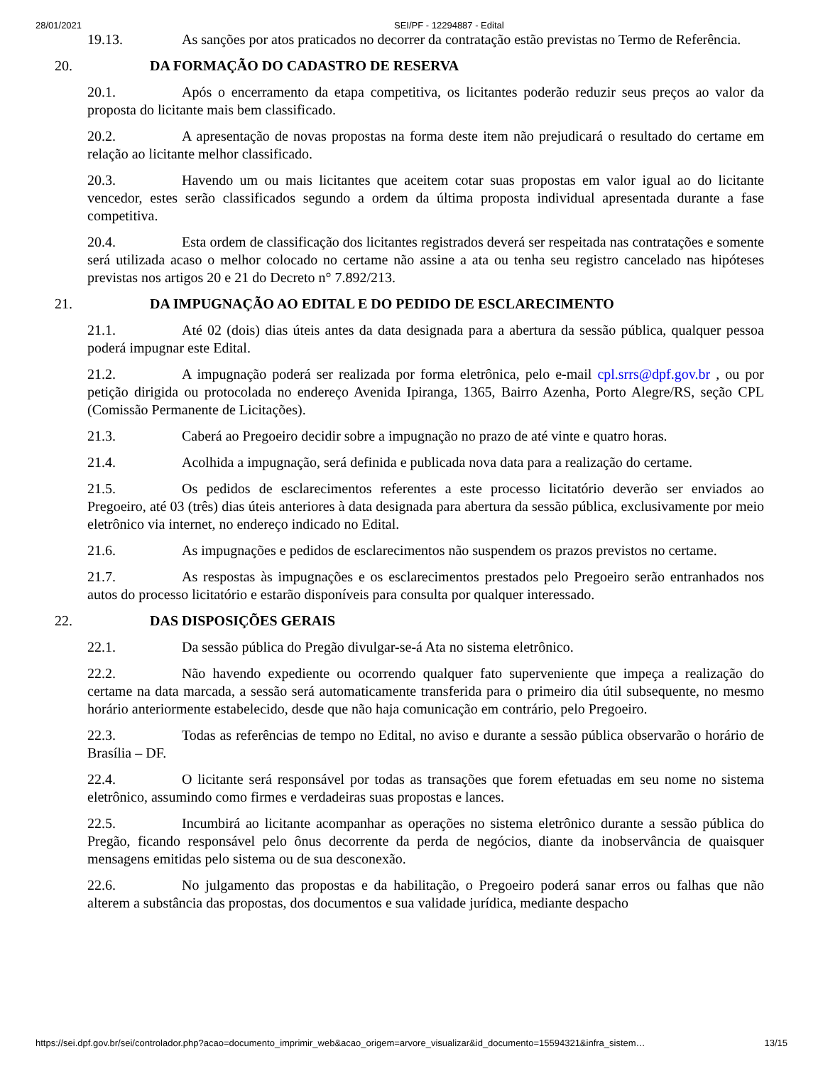28/01/2021 SEI/PF - 12294887 - Edital
19.13. As sanções por atos praticados no decorrer da contratação estão previstas no Termo de Referência.
20. DA FORMAÇÃO DO CADASTRO DE RESERVA
20.1. Após o encerramento da etapa competitiva, os licitantes poderão reduzir seus preços ao valor da proposta do licitante mais bem classificado.
20.2. A apresentação de novas propostas na forma deste item não prejudicará o resultado do certame em relação ao licitante melhor classificado.
20.3. Havendo um ou mais licitantes que aceitem cotar suas propostas em valor igual ao do licitante vencedor, estes serão classificados segundo a ordem da última proposta individual apresentada durante a fase competitiva.
20.4. Esta ordem de classificação dos licitantes registrados deverá ser respeitada nas contratações e somente será utilizada acaso o melhor colocado no certame não assine a ata ou tenha seu registro cancelado nas hipóteses previstas nos artigos 20 e 21 do Decreto n° 7.892/213.
21. DA IMPUGNAÇÃO AO EDITAL E DO PEDIDO DE ESCLARECIMENTO
21.1. Até 02 (dois) dias úteis antes da data designada para a abertura da sessão pública, qualquer pessoa poderá impugnar este Edital.
21.2. A impugnação poderá ser realizada por forma eletrônica, pelo e-mail cpl.srrs@dpf.gov.br , ou por petição dirigida ou protocolada no endereço Avenida Ipiranga, 1365, Bairro Azenha, Porto Alegre/RS, seção CPL (Comissão Permanente de Licitações).
21.3. Caberá ao Pregoeiro decidir sobre a impugnação no prazo de até vinte e quatro horas.
21.4. Acolhida a impugnação, será definida e publicada nova data para a realização do certame.
21.5. Os pedidos de esclarecimentos referentes a este processo licitatório deverão ser enviados ao Pregoeiro, até 03 (três) dias úteis anteriores à data designada para abertura da sessão pública, exclusivamente por meio eletrônico via internet, no endereço indicado no Edital.
21.6. As impugnações e pedidos de esclarecimentos não suspendem os prazos previstos no certame.
21.7. As respostas às impugnações e os esclarecimentos prestados pelo Pregoeiro serão entranhados nos autos do processo licitatório e estarão disponíveis para consulta por qualquer interessado.
22. DAS DISPOSIÇÕES GERAIS
22.1. Da sessão pública do Pregão divulgar-se-á Ata no sistema eletrônico.
22.2. Não havendo expediente ou ocorrendo qualquer fato superveniente que impeça a realização do certame na data marcada, a sessão será automaticamente transferida para o primeiro dia útil subsequente, no mesmo horário anteriormente estabelecido, desde que não haja comunicação em contrário, pelo Pregoeiro.
22.3. Todas as referências de tempo no Edital, no aviso e durante a sessão pública observarão o horário de Brasília – DF.
22.4. O licitante será responsável por todas as transações que forem efetuadas em seu nome no sistema eletrônico, assumindo como firmes e verdadeiras suas propostas e lances.
22.5. Incumbirá ao licitante acompanhar as operações no sistema eletrônico durante a sessão pública do Pregão, ficando responsável pelo ônus decorrente da perda de negócios, diante da inobservância de quaisquer mensagens emitidas pelo sistema ou de sua desconexão.
22.6. No julgamento das propostas e da habilitação, o Pregoeiro poderá sanar erros ou falhas que não alterem a substância das propostas, dos documentos e sua validade jurídica, mediante despacho
https://sei.dpf.gov.br/sei/controlador.php?acao=documento_imprimir_web&acao_origem=arvore_visualizar&id_documento=15594321&infra_sistem… 13/15